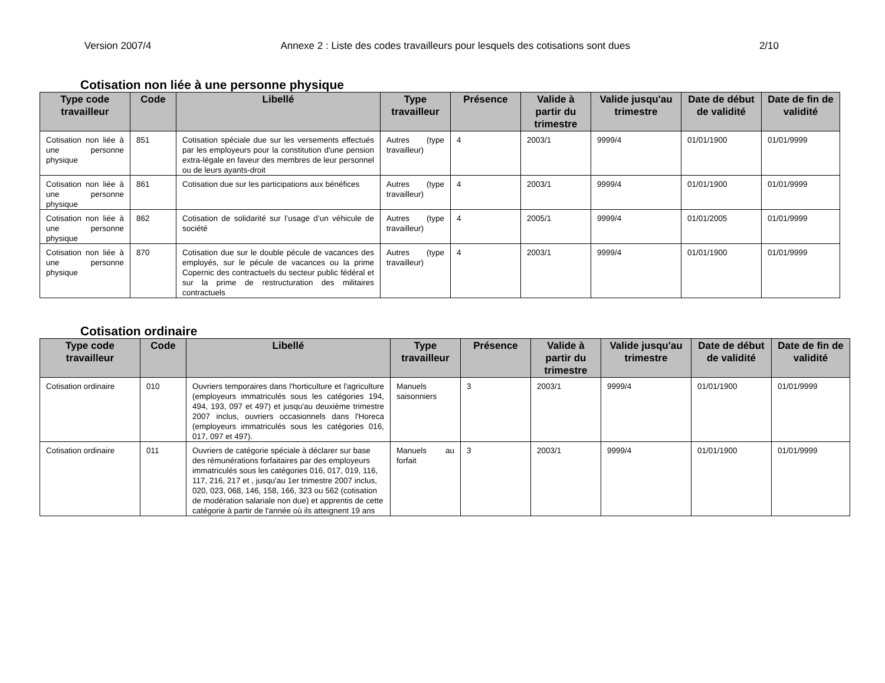Version 2007/4 Annexe 2 : Liste des codes travailleurs pour lesquels des cotisations sont dues 2/10
Cotisation non liée à une personne physique
| Type code travailleur | Code | Libellé | Type travailleur | Présence | Valide à partir du trimestre | Valide jusqu'au trimestre | Date de début de validité | Date de fin de validité |
| --- | --- | --- | --- | --- | --- | --- | --- | --- |
| Cotisation non liée à une personne physique | 851 | Cotisation spéciale due sur les versements effectués par les employeurs pour la constitution d'une pension extra-légale en faveur des membres de leur personnel ou de leurs ayants-droit | Autres (type travailleur) | 4 | 2003/1 | 9999/4 | 01/01/1900 | 01/01/9999 |
| Cotisation non liée à une personne physique | 861 | Cotisation due sur les participations aux bénéfices | Autres (type travailleur) | 4 | 2003/1 | 9999/4 | 01/01/1900 | 01/01/9999 |
| Cotisation non liée à une personne physique | 862 | Cotisation de solidarité sur l’usage d’un véhicule de société | Autres (type travailleur) | 4 | 2005/1 | 9999/4 | 01/01/2005 | 01/01/9999 |
| Cotisation non liée à une personne physique | 870 | Cotisation due sur le double pécule de vacances des employés, sur le pécule de vacances ou la prime Copernic des contractuels du secteur public fédéral et sur la prime de restructuration des militaires contractuels | Autres (type travailleur) | 4 | 2003/1 | 9999/4 | 01/01/1900 | 01/01/9999 |
Cotisation ordinaire
| Type code travailleur | Code | Libellé | Type travailleur | Présence | Valide à partir du trimestre | Valide jusqu'au trimestre | Date de début de validité | Date de fin de validité |
| --- | --- | --- | --- | --- | --- | --- | --- | --- |
| Cotisation ordinaire | 010 | Ouvriers temporaires dans l'horticulture et l'agriculture (employeurs immatriculés sous les catégories 194, 494, 193, 097 et 497) et jusqu'au deuxième trimestre 2007 inclus, ouvriers occasionnels dans l'Horeca (employeurs immatriculés sous les catégories 016, 017, 097 et 497). | Manuels saisonniers | 3 | 2003/1 | 9999/4 | 01/01/1900 | 01/01/9999 |
| Cotisation ordinaire | 011 | Ouvriers de catégorie spéciale à déclarer sur base des rémunérations forfaitaires par des employeurs immatriculés sous les catégories 016, 017, 019, 116, 117, 216, 217 et , jusqu'au 1er trimestre 2007 inclus, 020, 023, 068, 146, 158, 166, 323 ou 562 (cotisation de modération salariale non due) et apprentis de cette catégorie à partir de l'année où ils atteignent 19 ans | Manuels au forfait | 3 | 2003/1 | 9999/4 | 01/01/1900 | 01/01/9999 |